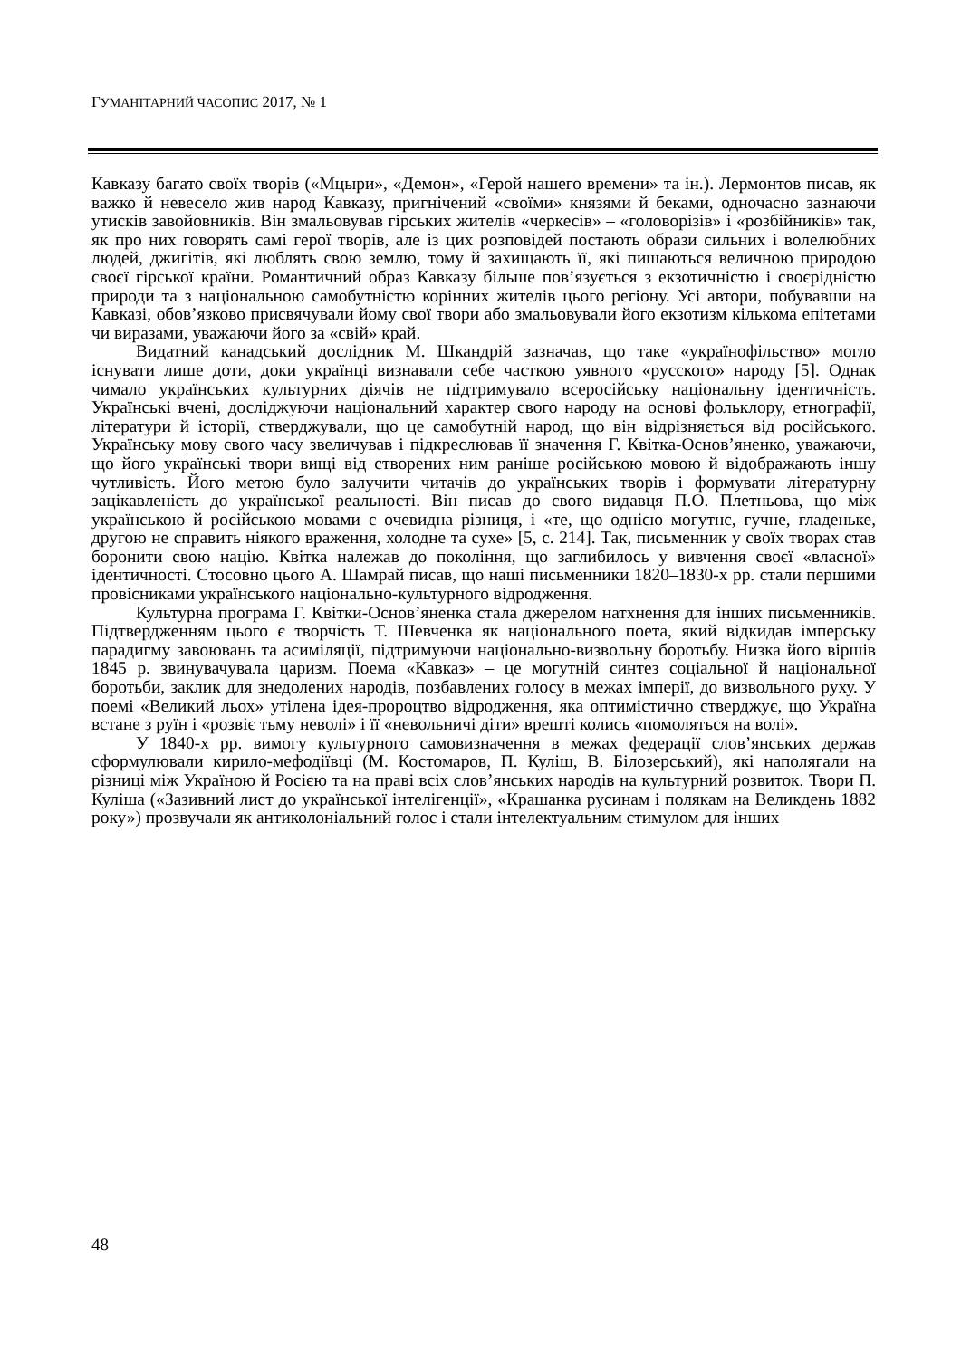ГУМАНІТАРНИЙ ЧАСОПИС 2017, № 1
Кавказу багато своїх творів («Мцыри», «Демон», «Герой нашего времени» та ін.). Лермонтов писав, як важко й невесело жив народ Кавказу, пригнічений «своїми» князями й беками, одночасно зазнаючи утисків завойовників. Він змальовував гірських жителів «черкесів» – «головорізів» і «розбійників» так, як про них говорять самі герої творів, але із цих розповідей постають образи сильних і волелюбних людей, джигітів, які люблять свою землю, тому й захищають її, які пишаються величною природою своєї гірської країни. Романтичний образ Кавказу більше пов’язується з екзотичністю і своєрідністю природи та з національною самобутністю корінних жителів цього регіону. Усі автори, побувавши на Кавказі, обов’язково присвячували йому свої твори або змальовували його екзотизм кількома епітетами чи виразами, уважаючи його за «свій» край.
Видатний канадський дослідник М. Шкандрій зазначав, що таке «українофільство» могло існувати лише доти, доки українці визнавали себе часткою уявного «русского» народу [5]. Однак чимало українських культурних діячів не підтримувало всеросійську національну ідентичність. Українські вчені, досліджуючи національний характер свого народу на основі фольклору, етнографії, літератури й історії, стверджували, що це самобутній народ, що він відрізняється від російського. Українську мову свого часу звеличував і підкреслював її значення Г. Квітка-Основ’яненко, уважаючи, що його українські твори вищі від створених ним раніше російською мовою й відображають іншу чутливість. Його метою було залучити читачів до українських творів і формувати літературну зацікавленість до української реальності. Він писав до свого видавця П.О. Плетньова, що між українською й російською мовами є очевидна різниця, і «те, що однією могутнє, гучне, гладеньке, другою не справить ніякого враження, холодне та сухе» [5, с. 214]. Так, письменник у своїх творах став боронити свою націю. Квітка належав до покоління, що заглибилось у вивчення своєї «власної» ідентичності. Стосовно цього А. Шамрай писав, що наші письменники 1820–1830-х рр. стали першими провісниками українського національно-культурного відродження.
Культурна програма Г. Квітки-Основ’яненка стала джерелом натхнення для інших письменників. Підтвердженням цього є творчість Т. Шевченка як національного поета, який відкидав імперську парадигму завоювань та асиміляції, підтримуючи національно-визвольну боротьбу. Низка його віршів 1845 р. звинувачувала царизм. Поема «Кавказ» – це могутній синтез соціальної й національної боротьби, заклик для знедолених народів, позбавлених голосу в межах імперії, до визвольного руху. У поемі «Великий льох» утілена ідея-пророцтво відродження, яка оптимістично стверджує, що Україна встане з руїн і «розвіє тьму неволі» і її «невольничі діти» врешті колись «помоляться на волі».
У 1840-х рр. вимогу культурного самовизначення в межах федерації слов’янських держав сформулювали кирило-мефодіївці (М. Костомаров, П. Куліш, В. Білозерський), які наполягали на різниці між Україною й Росією та на праві всіх слов’янських народів на культурний розвиток. Твори П. Куліша («Зазивний лист до української інтелігенції», «Крашанка русинам і полякам на Великдень 1882 року») прозвучали як антиколоніальний голос і стали інтелектуальним стимулом для інших
48